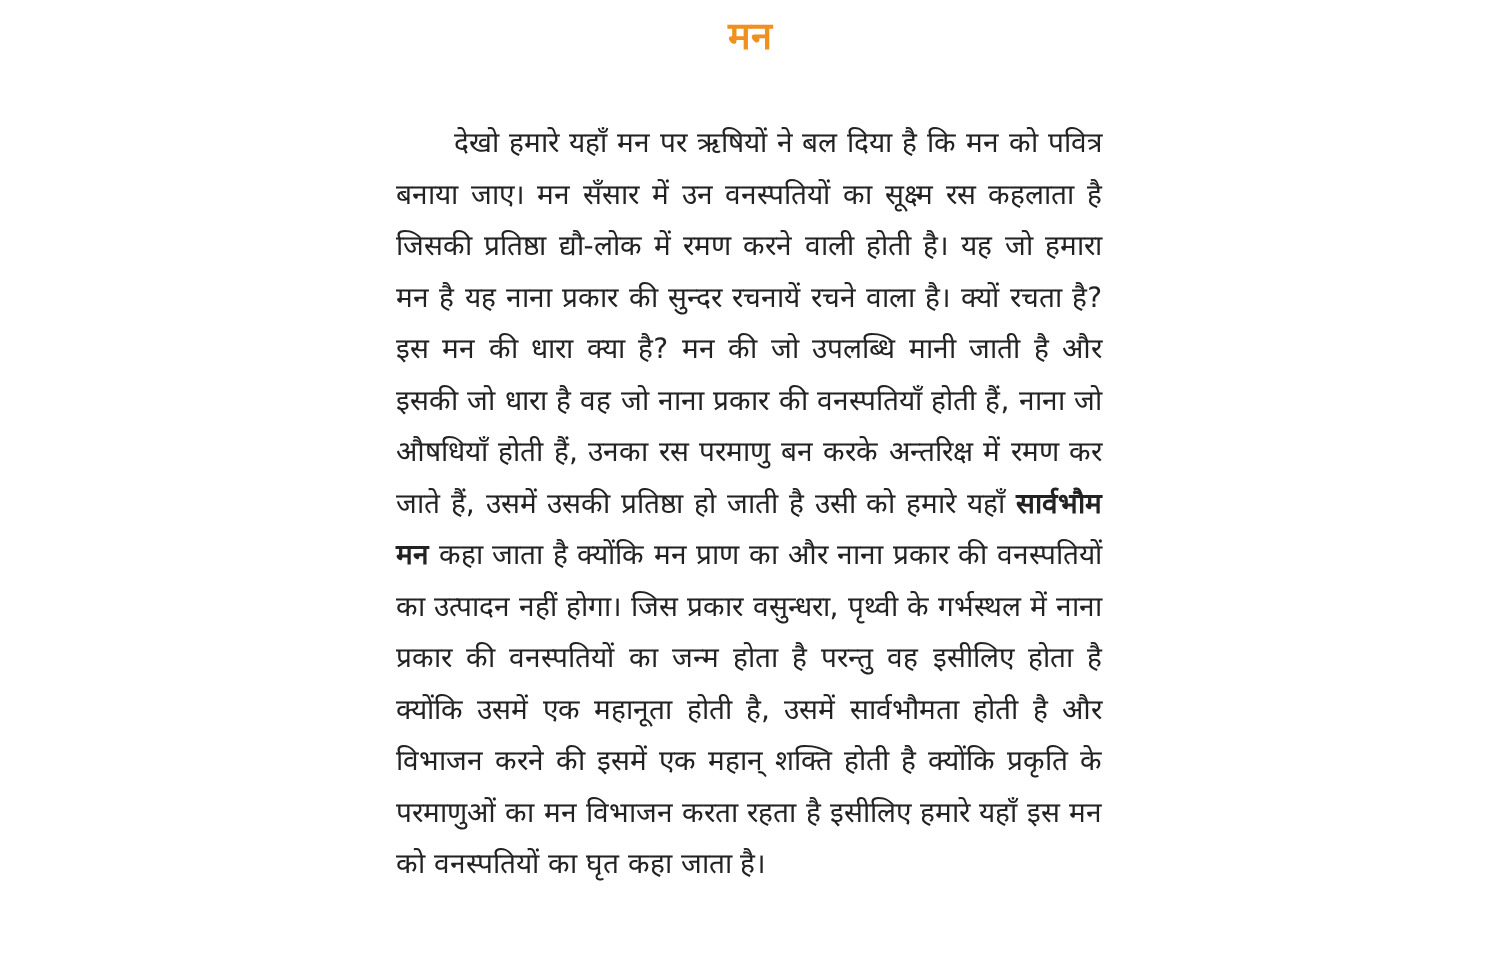मन
देखो हमारे यहाँ मन पर ऋषियों ने बल दिया है कि मन को पवित्र बनाया जाए। मन सँसार में उन वनस्पतियों का सूक्ष्म रस कहलाता है जिसकी प्रतिष्ठा द्यौ-लोक में रमण करने वाली होती है। यह जो हमारा मन है यह नाना प्रकार की सुन्दर रचनायें रचने वाला है। क्यों रचता है? इस मन की धारा क्या है? मन की जो उपलब्धि मानी जाती है और इसकी जो धारा है वह जो नाना प्रकार की वनस्पतियाँ होती हैं, नाना जो औषधियाँ होती हैं, उनका रस परमाणु बन करके अन्तरिक्ष में रमण कर जाते हैं, उसमें उसकी प्रतिष्ठा हो जाती है उसी को हमारे यहाँ सार्वभौम मन कहा जाता है क्योंकि मन प्राण का और नाना प्रकार की वनस्पतियों का उत्पादन नहीं होगा। जिस प्रकार वसुन्धरा, पृथ्वी के गर्भस्थल में नाना प्रकार की वनस्पतियों का जन्म होता है परन्तु वह इसीलिए होता है क्योंकि उसमें एक महानूता होती है, उसमें सार्वभौमता होती है और विभाजन करने की इसमें एक महान् शक्ति होती है क्योंकि प्रकृति के परमाणुओं का मन विभाजन करता रहता है इसीलिए हमारे यहाँ इस मन को वनस्पतियों का घृत कहा जाता है।